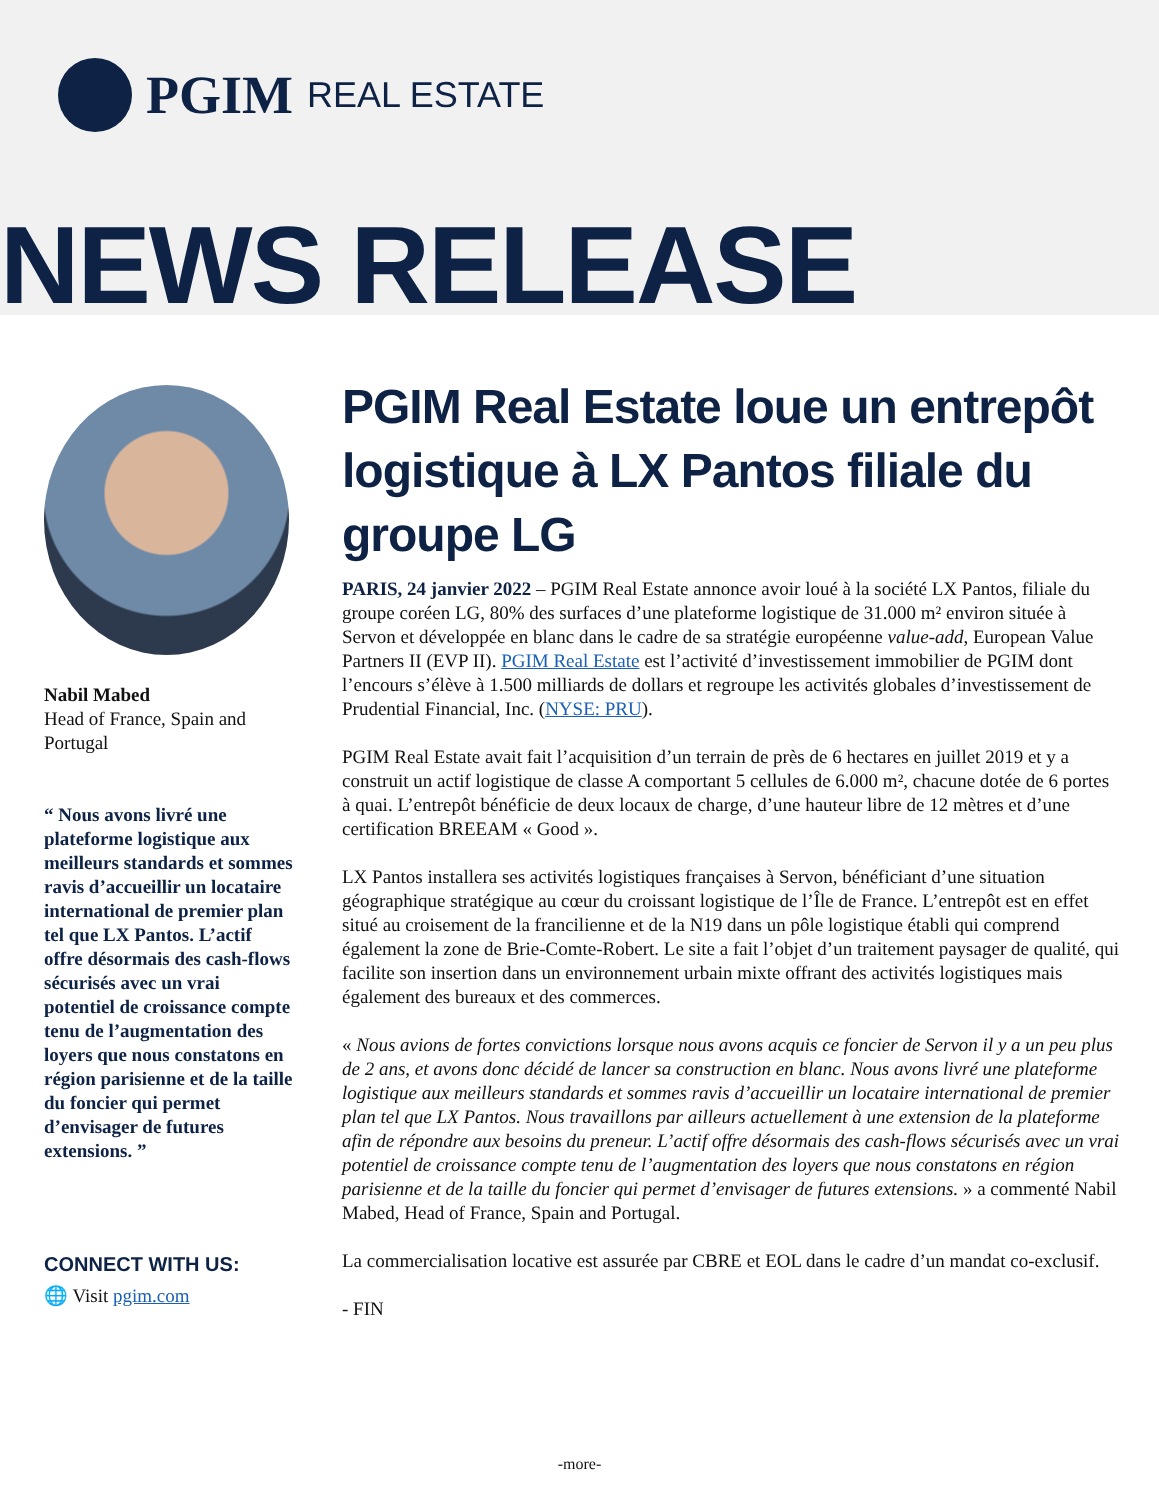PGIM REAL ESTATE
NEWS RELEASE
Nabil Mabed
Head of France, Spain and Portugal
“ Nous avons livré une plateforme logistique aux meilleurs standards et sommes ravis d’accueillir un locataire international de premier plan tel que LX Pantos. L’actif offre désormais des cash-flows sécurisés avec un vrai potentiel de croissance compte tenu de l’augmentation des loyers que nous constatons en région parisienne et de la taille du foncier qui permet d’envisager de futures extensions. ”
CONNECT WITH US:
🌐 Visit pgim.com
PGIM Real Estate loue un entrepôt logistique à LX Pantos filiale du groupe LG
PARIS, 24 janvier 2022 – PGIM Real Estate annonce avoir loué à la société LX Pantos, filiale du groupe coréen LG, 80% des surfaces d’une plateforme logistique de 31.000 m² environ située à Servon et développée en blanc dans le cadre de sa stratégie européenne value-add, European Value Partners II (EVP II). PGIM Real Estate est l’activité d’investissement immobilier de PGIM dont l’encours s’élève à 1.500 milliards de dollars et regroupe les activités globales d’investissement de Prudential Financial, Inc. (NYSE: PRU).
PGIM Real Estate avait fait l’acquisition d’un terrain de près de 6 hectares en juillet 2019 et y a construit un actif logistique de classe A comportant 5 cellules de 6.000 m², chacune dotée de 6 portes à quai. L’entrepôt bénéficie de deux locaux de charge, d’une hauteur libre de 12 mètres et d’une certification BREEAM « Good ».
LX Pantos installera ses activités logistiques françaises à Servon, bénéficiant d’une situation géographique stratégique au cœur du croissant logistique de l’Île de France. L’entrepôt est en effet situé au croisement de la francilienne et de la N19 dans un pôle logistique établi qui comprend également la zone de Brie-Comte-Robert. Le site a fait l’objet d’un traitement paysager de qualité, qui facilite son insertion dans un environnement urbain mixte offrant des activités logistiques mais également des bureaux et des commerces.
« Nous avions de fortes convictions lorsque nous avons acquis ce foncier de Servon il y a un peu plus de 2 ans, et avons donc décidé de lancer sa construction en blanc. Nous avons livré une plateforme logistique aux meilleurs standards et sommes ravis d’accueillir un locataire international de premier plan tel que LX Pantos. Nous travaillons par ailleurs actuellement à une extension de la plateforme afin de répondre aux besoins du preneur. L’actif offre désormais des cash-flows sécurisés avec un vrai potentiel de croissance compte tenu de l’augmentation des loyers que nous constatons en région parisienne et de la taille du foncier qui permet d’envisager de futures extensions. » a commenté Nabil Mabed, Head of France, Spain and Portugal.
La commercialisation locative est assurée par CBRE et EOL dans le cadre d’un mandat co-exclusif.
- FIN
-more-